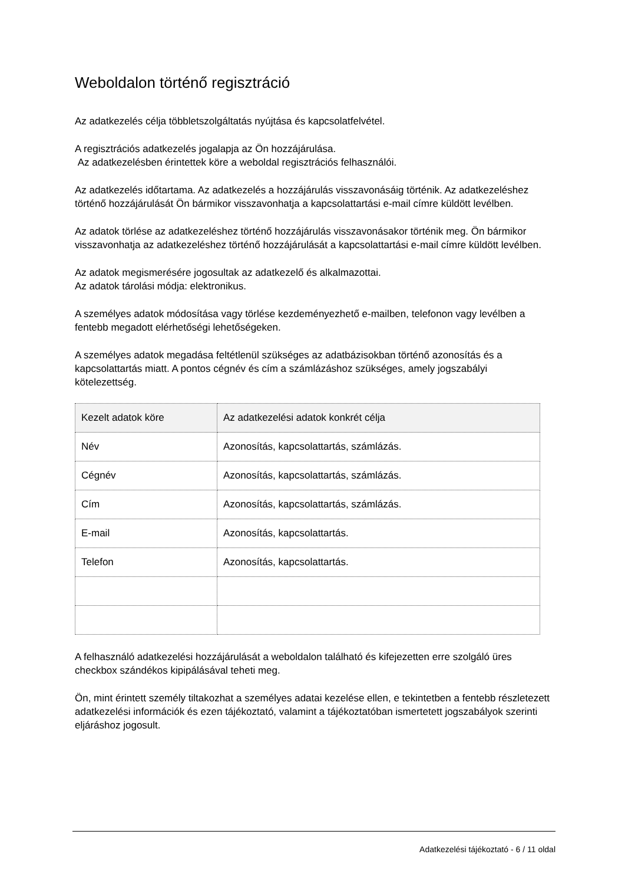Weboldalon történő regisztráció
Az adatkezelés célja többletszolgáltatás nyújtása és kapcsolatfelvétel.
A regisztrációs adatkezelés jogalapja az Ön hozzájárulása.
Az adatkezelésben érintettek köre a weboldal regisztrációs felhasználói.
Az adatkezelés időtartama. Az adatkezelés a hozzájárulás visszavonásáig történik. Az adatkezeléshez történő hozzájárulását Ön bármikor visszavonhatja a kapcsolattartási e-mail címre küldött levélben.
Az adatok törlése az adatkezeléshez történő hozzájárulás visszavonásakor történik meg. Ön bármikor visszavonhatja az adatkezeléshez történő hozzájárulását a kapcsolattartási e-mail címre küldött levélben.
Az adatok megismerésére jogosultak az adatkezelő és alkalmazottai.
Az adatok tárolási módja: elektronikus.
A személyes adatok módosítása vagy törlése kezdeményezhető e-mailben, telefonon vagy levélben a fentebb megadott elérhetőségi lehetőségeken.
A személyes adatok megadása feltétlenül szükséges az adatbázisokban történő azonosítás és a kapcsolattartás miatt. A pontos cégnév és cím a számlázáshoz szükséges, amely jogszabályi kötelezettség.
| Kezelt adatok köre | Az adatkezelési adatok konkrét célja |
| --- | --- |
| Név | Azonosítás, kapcsolattartás, számlázás. |
| Cégnév | Azonosítás, kapcsolattartás, számlázás. |
| Cím | Azonosítás, kapcsolattartás, számlázás. |
| E-mail | Azonosítás, kapcsolattartás. |
| Telefon | Azonosítás, kapcsolattartás. |
A felhasználó adatkezelési hozzájárulását a weboldalon található és kifejezetten erre szolgáló üres checkbox szándékos kipipálásával teheti meg.
Ön, mint érintett személy tiltakozhat a személyes adatai kezelése ellen, e tekintetben a fentebb részletezett adatkezelési információk és ezen tájékoztató, valamint a tájékoztatóban ismertetett jogszabályok szerinti eljáráshoz jogosult.
Adatkezelési tájékoztató - 6 / 11 oldal